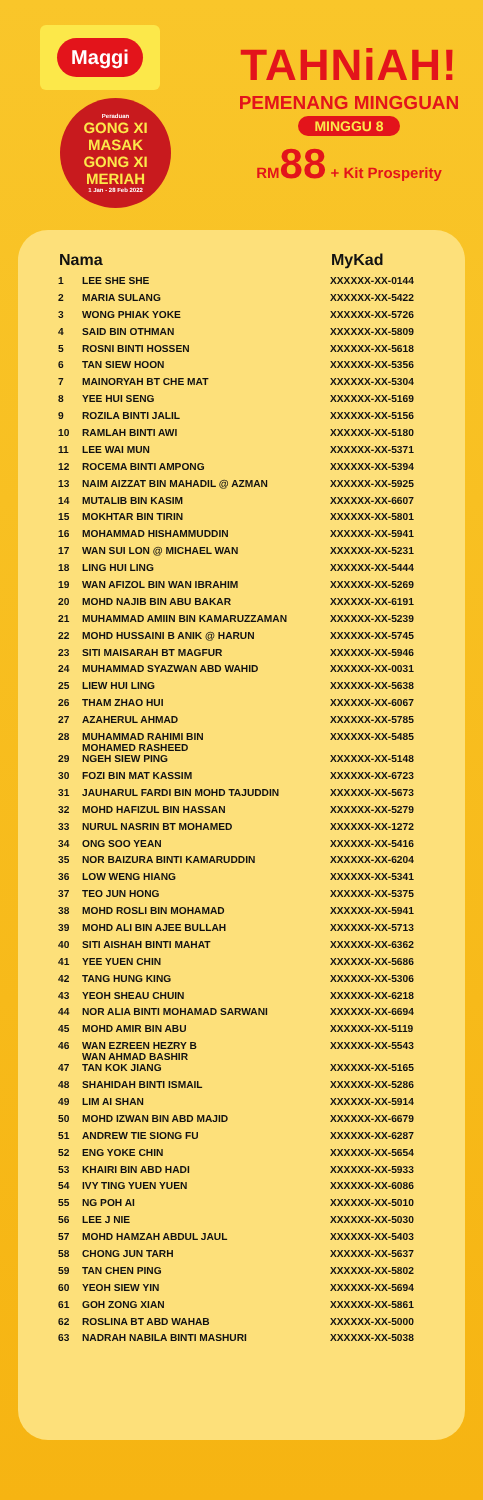Maggi
Peraduan
GONG XI MASAK GONG XI MERIAH
1 Jan - 28 Feb 2022
TAHNiAH!
PEMENANG MINGGUAN
MINGGU 8
RM88 + Kit Prosperity
| Nama | | MyKad |
| --- | --- | --- |
| 1 | LEE SHE SHE | XXXXXX-XX-0144 |
| 2 | MARIA SULANG | XXXXXX-XX-5422 |
| 3 | WONG PHIAK YOKE | XXXXXX-XX-5726 |
| 4 | SAID BIN OTHMAN | XXXXXX-XX-5809 |
| 5 | ROSNI BINTI HOSSEN | XXXXXX-XX-5618 |
| 6 | TAN SIEW HOON | XXXXXX-XX-5356 |
| 7 | MAINORYAH BT CHE MAT | XXXXXX-XX-5304 |
| 8 | YEE HUI SENG | XXXXXX-XX-5169 |
| 9 | ROZILA BINTI JALIL | XXXXXX-XX-5156 |
| 10 | RAMLAH BINTI AWI | XXXXXX-XX-5180 |
| 11 | LEE WAI MUN | XXXXXX-XX-5371 |
| 12 | ROCEMA BINTI AMPONG | XXXXXX-XX-5394 |
| 13 | NAIM AIZZAT BIN MAHADIL @ AZMAN | XXXXXX-XX-5925 |
| 14 | MUTALIB BIN KASIM | XXXXXX-XX-6607 |
| 15 | MOKHTAR BIN TIRIN | XXXXXX-XX-5801 |
| 16 | MOHAMMAD HISHAMMUDDIN | XXXXXX-XX-5941 |
| 17 | WAN SUI LON @ MICHAEL WAN | XXXXXX-XX-5231 |
| 18 | LING HUI LING | XXXXXX-XX-5444 |
| 19 | WAN AFIZOL BIN WAN IBRAHIM | XXXXXX-XX-5269 |
| 20 | MOHD NAJIB BIN ABU BAKAR | XXXXXX-XX-6191 |
| 21 | MUHAMMAD AMIIN BIN KAMARUZZAMAN | XXXXXX-XX-5239 |
| 22 | MOHD HUSSAINI B ANIK @ HARUN | XXXXXX-XX-5745 |
| 23 | SITI MAISARAH BT MAGFUR | XXXXXX-XX-5946 |
| 24 | MUHAMMAD SYAZWAN ABD WAHID | XXXXXX-XX-0031 |
| 25 | LIEW HUI LING | XXXXXX-XX-5638 |
| 26 | THAM ZHAO HUI | XXXXXX-XX-6067 |
| 27 | AZAHERUL AHMAD | XXXXXX-XX-5785 |
| 28 | MUHAMMAD RAHIMI BIN MOHAMED RASHEED | XXXXXX-XX-5485 |
| 29 | NGEH SIEW PING | XXXXXX-XX-5148 |
| 30 | FOZI BIN MAT KASSIM | XXXXXX-XX-6723 |
| 31 | JAUHARUL FARDI BIN MOHD TAJUDDIN | XXXXXX-XX-5673 |
| 32 | MOHD HAFIZUL BIN HASSAN | XXXXXX-XX-5279 |
| 33 | NURUL NASRIN BT MOHAMED | XXXXXX-XX-1272 |
| 34 | ONG SOO YEAN | XXXXXX-XX-5416 |
| 35 | NOR BAIZURA BINTI KAMARUDDIN | XXXXXX-XX-6204 |
| 36 | LOW WENG HIANG | XXXXXX-XX-5341 |
| 37 | TEO JUN HONG | XXXXXX-XX-5375 |
| 38 | MOHD ROSLI BIN MOHAMAD | XXXXXX-XX-5941 |
| 39 | MOHD ALI BIN AJEE BULLAH | XXXXXX-XX-5713 |
| 40 | SITI AISHAH BINTI MAHAT | XXXXXX-XX-6362 |
| 41 | YEE YUEN CHIN | XXXXXX-XX-5686 |
| 42 | TANG HUNG KING | XXXXXX-XX-5306 |
| 43 | YEOH SHEAU CHUIN | XXXXXX-XX-6218 |
| 44 | NOR ALIA BINTI MOHAMAD SARWANI | XXXXXX-XX-6694 |
| 45 | MOHD AMIR BIN ABU | XXXXXX-XX-5119 |
| 46 | WAN EZREEN HEZRY B WAN AHMAD BASHIR | XXXXXX-XX-5543 |
| 47 | TAN KOK JIANG | XXXXXX-XX-5165 |
| 48 | SHAHIDAH BINTI ISMAIL | XXXXXX-XX-5286 |
| 49 | LIM AI SHAN | XXXXXX-XX-5914 |
| 50 | MOHD IZWAN BIN ABD MAJID | XXXXXX-XX-6679 |
| 51 | ANDREW TIE SIONG FU | XXXXXX-XX-6287 |
| 52 | ENG YOKE CHIN | XXXXXX-XX-5654 |
| 53 | KHAIRI BIN ABD HADI | XXXXXX-XX-5933 |
| 54 | IVY TING YUEN YUEN | XXXXXX-XX-6086 |
| 55 | NG POH AI | XXXXXX-XX-5010 |
| 56 | LEE J NIE | XXXXXX-XX-5030 |
| 57 | MOHD HAMZAH ABDUL JAUL | XXXXXX-XX-5403 |
| 58 | CHONG JUN TARH | XXXXXX-XX-5637 |
| 59 | TAN CHEN PING | XXXXXX-XX-5802 |
| 60 | YEOH SIEW YIN | XXXXXX-XX-5694 |
| 61 | GOH ZONG XIAN | XXXXXX-XX-5861 |
| 62 | ROSLINA BT ABD WAHAB | XXXXXX-XX-5000 |
| 63 | NADRAH NABILA BINTI MASHURI | XXXXXX-XX-5038 |